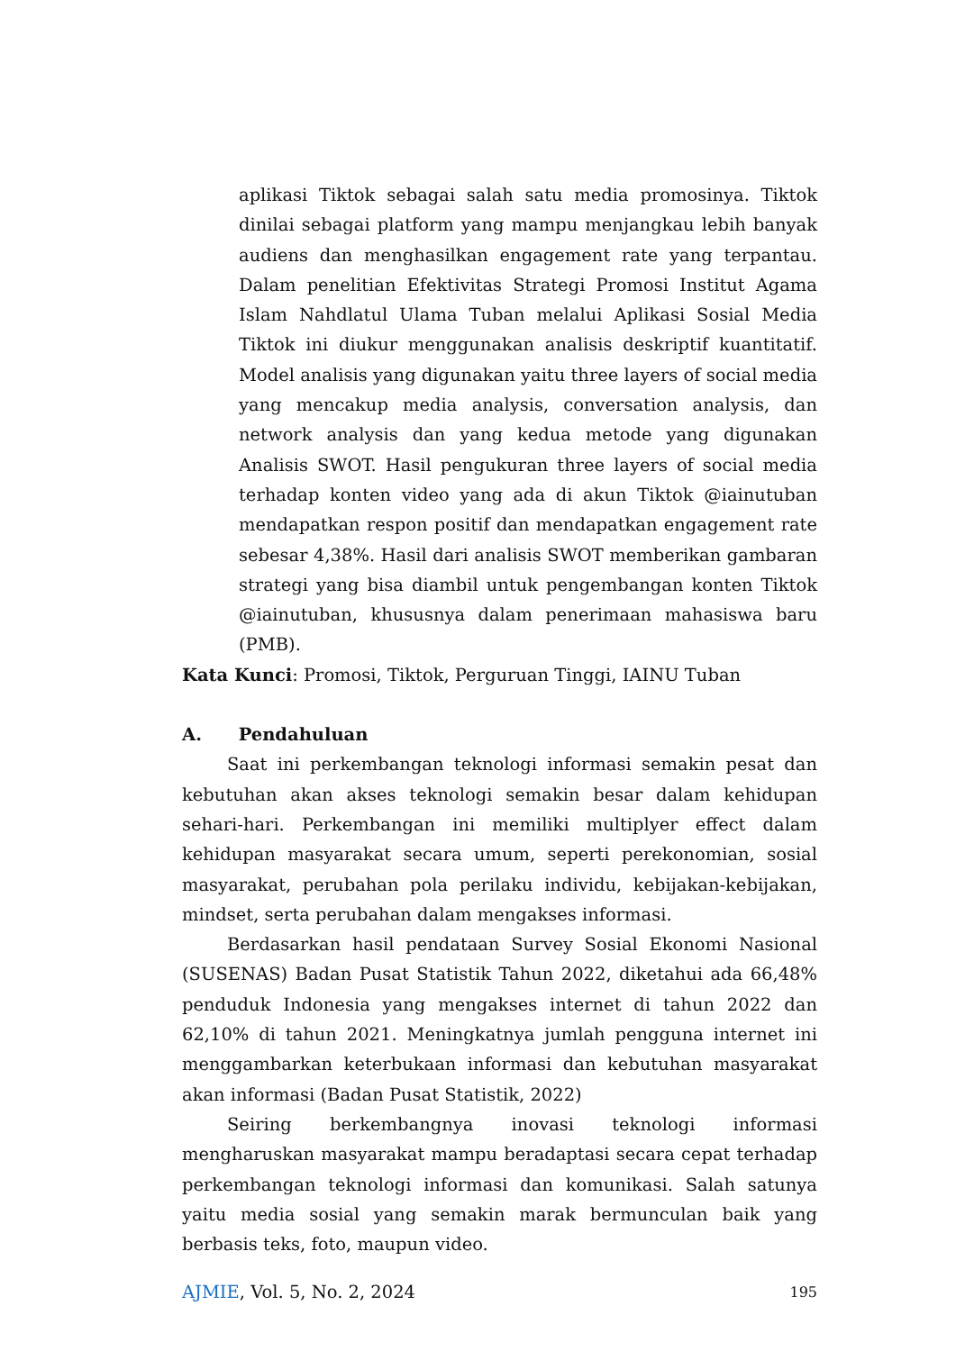aplikasi Tiktok sebagai salah satu media promosinya. Tiktok dinilai sebagai platform yang mampu menjangkau lebih banyak audiens dan menghasilkan engagement rate yang terpantau. Dalam penelitian Efektivitas Strategi Promosi Institut Agama Islam Nahdlatul Ulama Tuban melalui Aplikasi Sosial Media Tiktok ini diukur menggunakan analisis deskriptif kuantitatif. Model analisis yang digunakan yaitu three layers of social media yang mencakup media analysis, conversation analysis, dan network analysis dan yang kedua metode yang digunakan Analisis SWOT. Hasil pengukuran three layers of social media terhadap konten video yang ada di akun Tiktok @iainutuban mendapatkan respon positif dan mendapatkan engagement rate sebesar 4,38%. Hasil dari analisis SWOT memberikan gambaran strategi yang bisa diambil untuk pengembangan konten Tiktok @iainutuban, khususnya dalam penerimaan mahasiswa baru (PMB).
Kata Kunci: Promosi, Tiktok, Perguruan Tinggi, IAINU Tuban
A. Pendahuluan
Saat ini perkembangan teknologi informasi semakin pesat dan kebutuhan akan akses teknologi semakin besar dalam kehidupan sehari-hari. Perkembangan ini memiliki multiplyer effect dalam kehidupan masyarakat secara umum, seperti perekonomian, sosial masyarakat, perubahan pola perilaku individu, kebijakan-kebijakan, mindset, serta perubahan dalam mengakses informasi.
Berdasarkan hasil pendataan Survey Sosial Ekonomi Nasional (SUSENAS) Badan Pusat Statistik Tahun 2022, diketahui ada 66,48% penduduk Indonesia yang mengakses internet di tahun 2022 dan 62,10% di tahun 2021. Meningkatnya jumlah pengguna internet ini menggambarkan keterbukaan informasi dan kebutuhan masyarakat akan informasi (Badan Pusat Statistik, 2022)
Seiring berkembangnya inovasi teknologi informasi mengharuskan masyarakat mampu beradaptasi secara cepat terhadap perkembangan teknologi informasi dan komunikasi. Salah satunya yaitu media sosial yang semakin marak bermunculan baik yang berbasis teks, foto, maupun video.
AJMIE, Vol. 5, No. 2, 2024 195